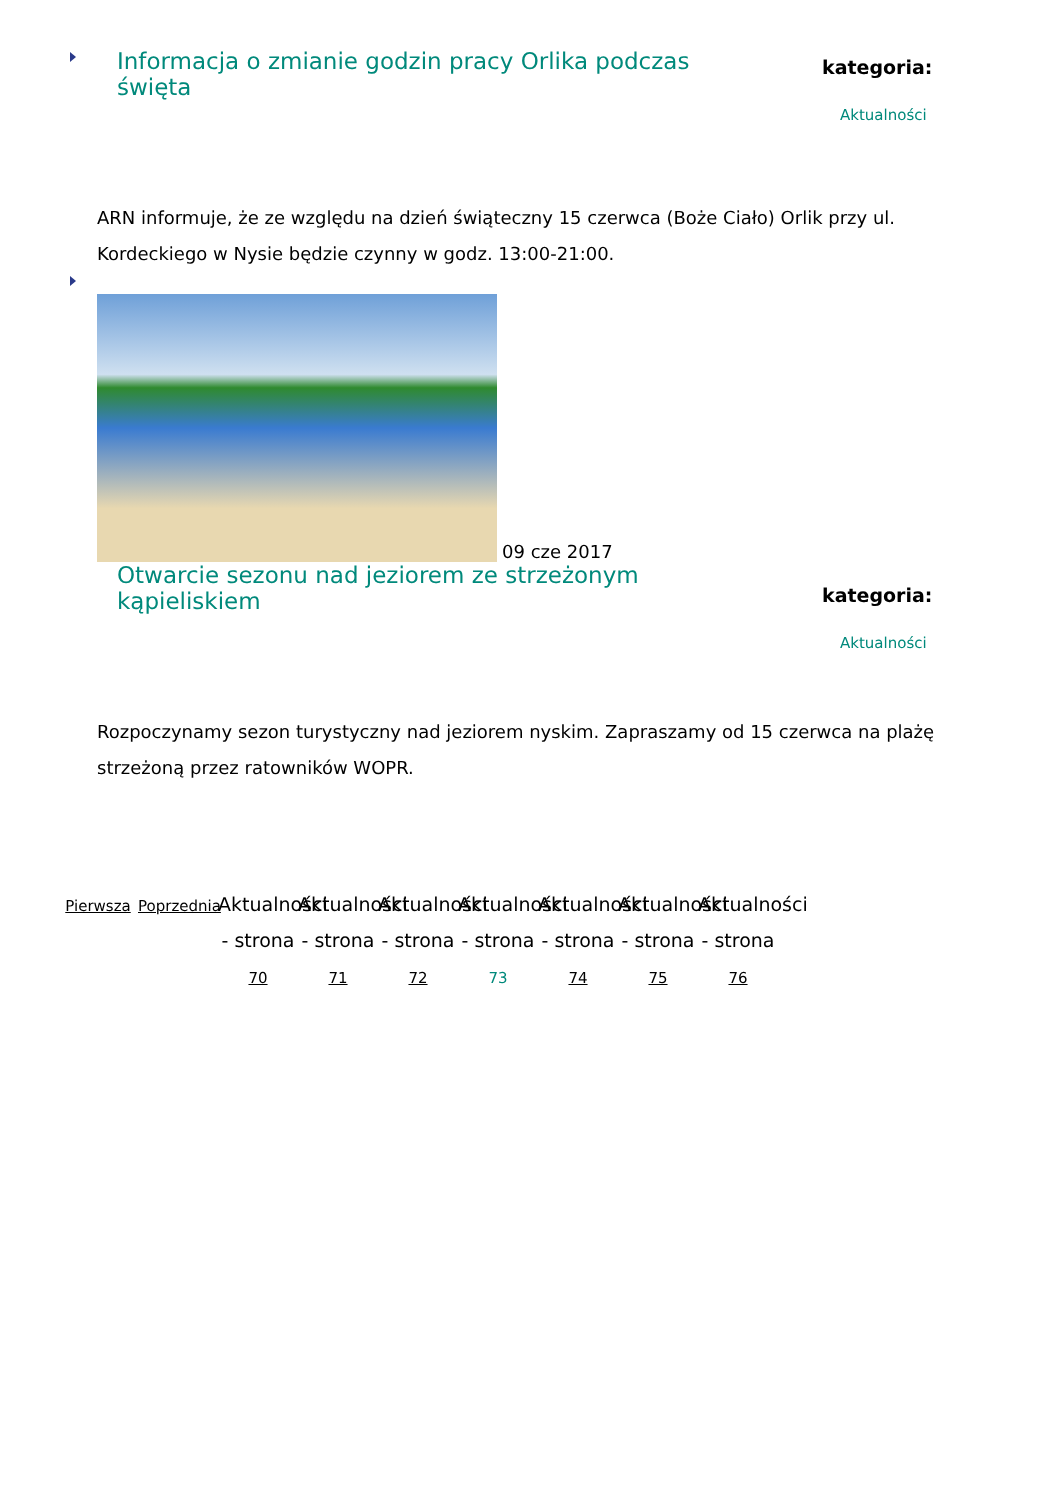Informacja o zmianie godzin pracy Orlika podczas święta
kategoria:
Aktualności
ARN informuje, że ze względu na dzień świąteczny 15 czerwca (Boże Ciało) Orlik przy ul. Kordeckiego w Nysie będzie czynny w godz. 13:00-21:00.
09 cze 2017
Otwarcie sezonu nad jeziorem ze strzeżonym kąpieliskiem
kategoria:
Aktualności
Rozpoczynamy sezon turystyczny nad jeziorem nyskim. Zapraszamy od 15 czerwca na plażę strzeżoną przez ratowników WOPR.
Pierwsza
Poprzednia
Aktualności - strona 70
Aktualności - strona 71
Aktualności - strona 72
Aktualności - strona 73
Aktualności - strona 74
Aktualności - strona 75
Aktualności - strona 76